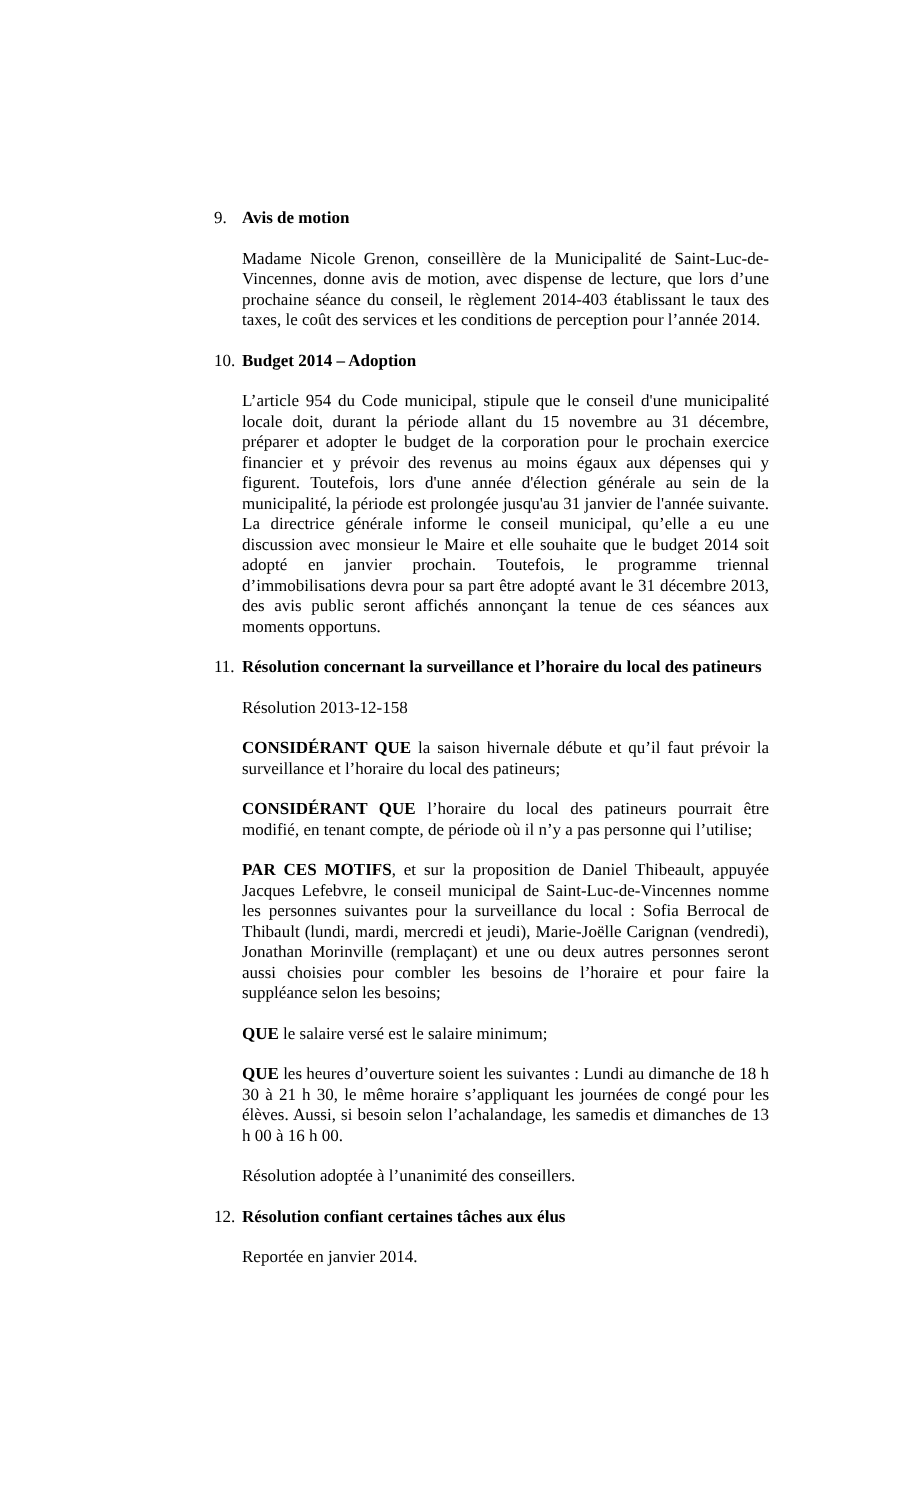9. Avis de motion
Madame Nicole Grenon, conseillère de la Municipalité de Saint-Luc-de-Vincennes, donne avis de motion, avec dispense de lecture, que lors d’une prochaine séance du conseil, le règlement 2014-403 établissant le taux des taxes, le coût des services et les conditions de perception pour l’année 2014.
10. Budget 2014 – Adoption
L’article 954 du Code municipal, stipule que le conseil d'une municipalité locale doit, durant la période allant du 15 novembre au 31 décembre, préparer et adopter le budget de la corporation pour le prochain exercice financier et y prévoir des revenus au moins égaux aux dépenses qui y figurent. Toutefois, lors d'une année d'élection générale au sein de la municipalité, la période est prolongée jusqu'au 31 janvier de l'année suivante. La directrice générale informe le conseil municipal, qu’elle a eu une discussion avec monsieur le Maire et elle souhaite que le budget 2014 soit adopté en janvier prochain. Toutefois, le programme triennal d’immobilisations devra pour sa part être adopté avant le 31 décembre 2013, des avis public seront affichés annonçant la tenue de ces séances aux moments opportuns.
11. Résolution concernant la surveillance et l’horaire du local des patineurs
Résolution 2013-12-158
CONSIDÉRANT QUE la saison hivernale débute et qu’il faut prévoir la surveillance et l’horaire du local des patineurs;
CONSIDÉRANT QUE l’horaire du local des patineurs pourrait être modifié, en tenant compte, de période où il n’y a pas personne qui l’utilise;
PAR CES MOTIFS, et sur la proposition de Daniel Thibeault, appuyée Jacques Lefebvre, le conseil municipal de Saint-Luc-de-Vincennes nomme les personnes suivantes pour la surveillance du local : Sofia Berrocal de Thibault (lundi, mardi, mercredi et jeudi), Marie-Joëlle Carignan (vendredi), Jonathan Morinville (remplaçant) et une ou deux autres personnes seront aussi choisies pour combler les besoins de l’horaire et pour faire la suppléance selon les besoins;
QUE le salaire versé est le salaire minimum;
QUE les heures d’ouverture soient les suivantes : Lundi au dimanche de 18 h 30 à 21 h 30, le même horaire s’appliquant les journées de congé pour les élèves. Aussi, si besoin selon l’achalandage, les samedis et dimanches de 13 h 00 à 16 h 00.
Résolution adoptée à l’unanimité des conseillers.
12. Résolution confiant certaines tâches aux élus
Reportée en janvier 2014.